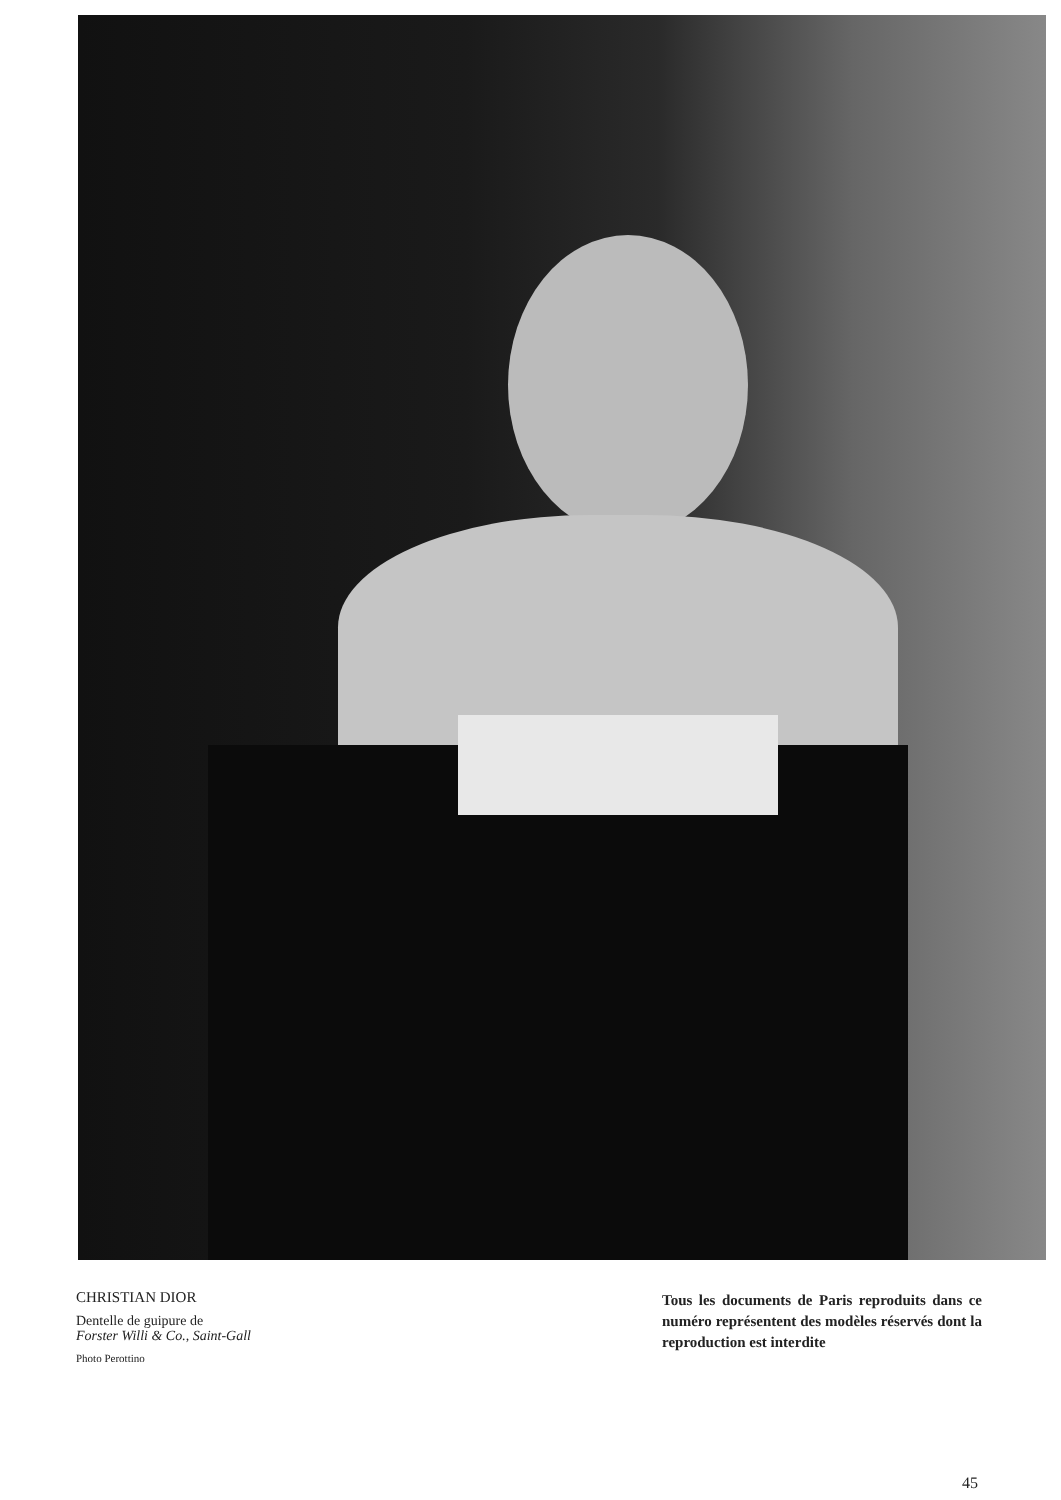CHRISTIAN DIOR
Dentelle de guipure de
Forster Willi & Co., Saint-Gall
Photo Perottino
Tous les documents de Paris reproduits dans ce numéro représentent des modèles réservés dont la reproduction est interdite
45